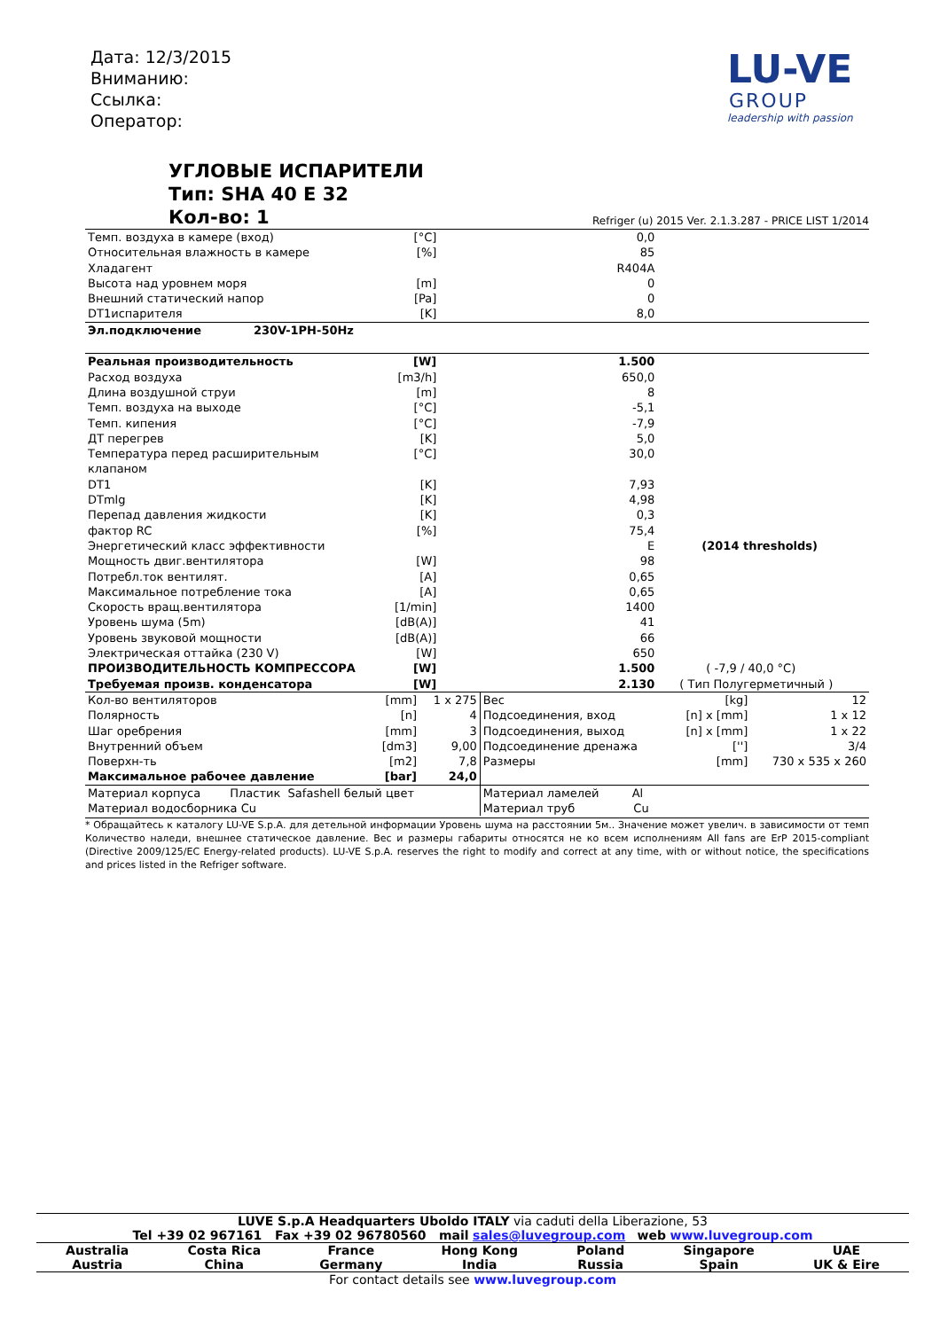Дата: 12/3/2015
Вниманию:
Ссылка:
Оператор:
LU-VE
GROUP
leadership with passion
УГЛОВЫЕ ИСПАРИТЕЛИ
Тип: SHA 40 E 32
Кол-во: 1
Refriger (u) 2015 Ver. 2.1.3.287 - PRICE LIST 1/2014
| Темп. воздуха в камере (вход) | [°C] | 0,0 | |
| Относительная влажность в камере | [%] | 85 | |
| Хладагент | | R404A | |
| Высота над уровнем моря | [m] | 0 | |
| Внешний статический напор | [Pa] | 0 | |
| DT1испарителя | [K] | 8,0 | |
| Эл.подключение 230V-1PH-50Hz | | | |
| Реальная производительность | [W] | 1.500 | |
| Расход воздуха | [m3/h] | 650,0 | |
| Длина воздушной струи | [m] | 8 | |
| Темп. воздуха на выходе | [°C] | -5,1 | |
| Темп. кипения | [°C] | -7,9 | |
| ДТ перегрев | [K] | 5,0 | |
| Температура перед расширительным клапаном | [°C] | 30,0 | |
| DT1 | [K] | 7,93 | |
| DTmlg | [K] | 4,98 | |
| Перепад давления жидкости | [K] | 0,3 | |
| фактор RC | [%] | 75,4 | |
| Энергетический класс эффективности | | E | (2014 thresholds) |
| Мощность двиг.вентилятора | [W] | 98 | |
| Потребл.ток вентилят. | [A] | 0,65 | |
| Максимальное потребление тока | [A] | 0,65 | |
| Скорость вращ.вентилятора | [1/min] | 1400 | |
| Уровень шума (5m) | [dB(A)] | 41 | |
| Уровень звуковой мощности | [dB(A)] | 66 | |
| Электрическая оттайка (230 V) | [W] | 650 | |
| ПРОИЗВОДИТЕЛЬНОСТЬ КОМПРЕССОРА | [W] | 1.500 | ( -7,9 / 40,0 °C) |
| Требуемая произв. конденсатора | [W] | 2.130 | ( Тип Полугерметичный ) |
| Кол-во вентиляторов | [mm] | 1 x 275 | Вес | [kg] | 12 |
| Полярность | [n] | 4 | Подсоединения, вход | [n] x [mm] | 1 x 12 |
| Шаг оребрения | [mm] | 3 | Подсоединения, выход | [n] x [mm] | 1 x 22 |
| Внутренний объем | [dm3] | 9,00 | Подсоединение дренажа | [''] | 3/4 |
| Поверхн-ть | [m2] | 7,8 | Размеры | [mm] | 730 x 535 x 260 |
| Максимальное рабочее давление | [bar] | 24,0 | | | |
| Материал корпуса Пластик Safashell белый цвет | | | Материал ламелей Al | | |
| Материал водосборника Cu | | | Материал труб Cu | | |
* Обращайтесь к каталогу LU-VE S.p.A. для детельной информации Уровень шума на расстоянии 5м.. Значение может увелич. в зависимости от темп Количество наледи, внешнее статическое давление. Вес и размеры габариты относятся не ко всем исполнениям All fans are ErP 2015-compliant (Directive 2009/125/EC Energy-related products). LU-VE S.p.A. reserves the right to modify and correct at any time, with or without notice, the specifications and prices listed in the Refriger software.
LUVE S.p.A Headquarters Uboldo ITALY via caduti della Liberazione, 53
Tel +39 02 967161 Fax +39 02 96780560 mail sales@luvegroup.com web www.luvegroup.com
Australia
Austria Costa Rica
China France
Germany Hong Kong
India Poland
Russia Singapore
Spain UAE
UK & Eire
For contact details see www.luvegroup.com